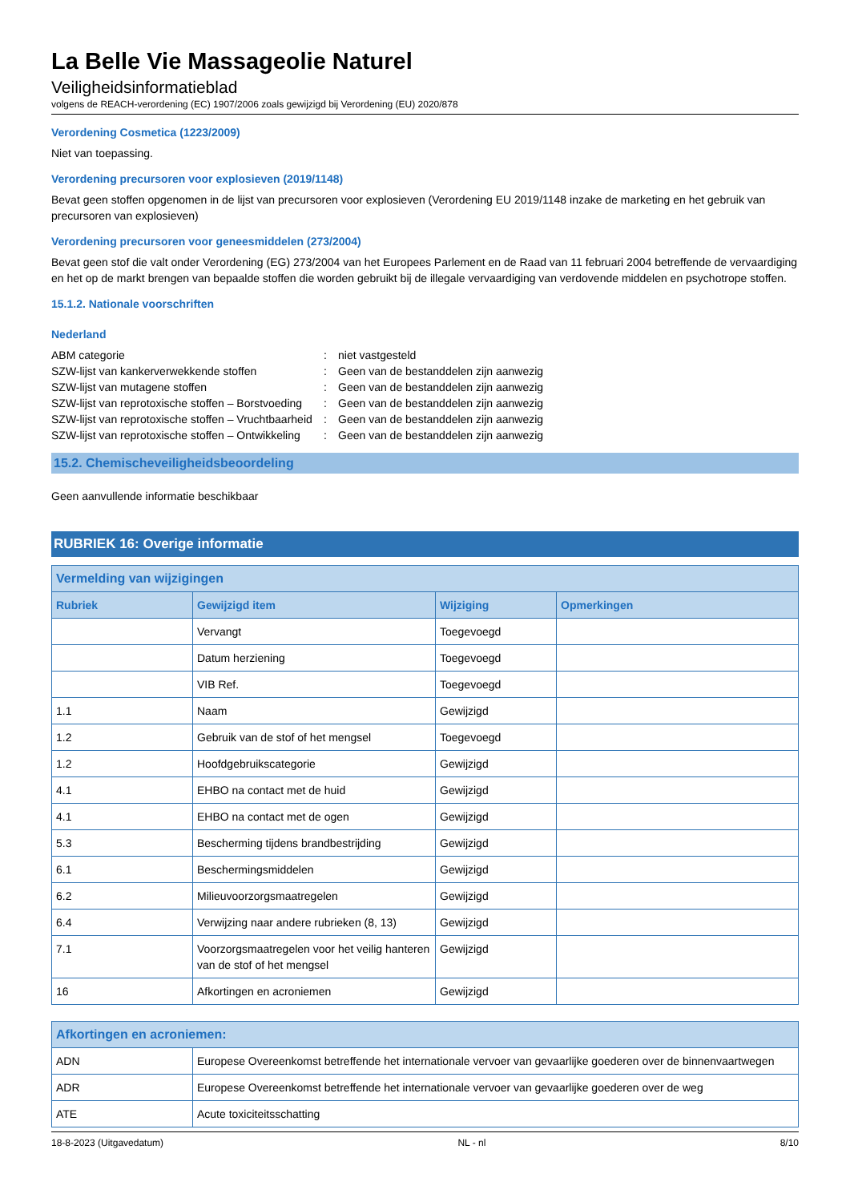La Belle Vie Massageolie Naturel
Veiligheidsinformatieblad
volgens de REACH-verordening (EC) 1907/2006 zoals gewijzigd bij Verordening (EU) 2020/878
Verordening Cosmetica (1223/2009)
Niet van toepassing.
Verordening precursoren voor explosieven (2019/1148)
Bevat geen stoffen opgenomen in de lijst van precursoren voor explosieven (Verordening EU 2019/1148 inzake de marketing en het gebruik van precursoren van explosieven)
Verordening precursoren voor geneesmiddelen (273/2004)
Bevat geen stof die valt onder Verordening (EG) 273/2004 van het Europees Parlement en de Raad van 11 februari 2004 betreffende de vervaardiging en het op de markt brengen van bepaalde stoffen die worden gebruikt bij de illegale vervaardiging van verdovende middelen en psychotrope stoffen.
15.1.2. Nationale voorschriften
Nederland
| ABM categorie | : | niet vastgesteld |
| SZW-lijst van kankerverwekkende stoffen | : | Geen van de bestanddelen zijn aanwezig |
| SZW-lijst van mutagene stoffen | : | Geen van de bestanddelen zijn aanwezig |
| SZW-lijst van reprotoxische stoffen – Borstvoeding | : | Geen van de bestanddelen zijn aanwezig |
| SZW-lijst van reprotoxische stoffen – Vruchtbaarheid | : | Geen van de bestanddelen zijn aanwezig |
| SZW-lijst van reprotoxische stoffen – Ontwikkeling | : | Geen van de bestanddelen zijn aanwezig |
15.2. Chemischeveiligheidsbeoordeling
Geen aanvullende informatie beschikbaar
RUBRIEK 16: Overige informatie
| Vermelding van wijzigingen | | | |
| --- | --- | --- | --- |
| Rubriek | Gewijzigd item | Wijziging | Opmerkingen |
| | Vervangt | Toegevoegd | |
| | Datum herziening | Toegevoegd | |
| | VIB Ref. | Toegevoegd | |
| 1.1 | Naam | Gewijzigd | |
| 1.2 | Gebruik van de stof of het mengsel | Toegevoegd | |
| 1.2 | Hoofdgebruikscategorie | Gewijzigd | |
| 4.1 | EHBO na contact met de huid | Gewijzigd | |
| 4.1 | EHBO na contact met de ogen | Gewijzigd | |
| 5.3 | Bescherming tijdens brandbestrijding | Gewijzigd | |
| 6.1 | Beschermingsmiddelen | Gewijzigd | |
| 6.2 | Milieuvoorzorgsmaatregelen | Gewijzigd | |
| 6.4 | Verwijzing naar andere rubrieken (8, 13) | Gewijzigd | |
| 7.1 | Voorzorgsmaatregelen voor het veilig hanteren van de stof of het mengsel | Gewijzigd | |
| 16 | Afkortingen en acroniemen | Gewijzigd | |
| Afkortingen en acroniemen: | |
| --- | --- |
| ADN | Europese Overeenkomst betreffende het internationale vervoer van gevaarlijke goederen over de binnenvaartwegen |
| ADR | Europese Overeenkomst betreffende het internationale vervoer van gevaarlijke goederen over de weg |
| ATE | Acute toxiciteitsschatting |
18-8-2023 (Uitgavedatum) NL - nl 8/10